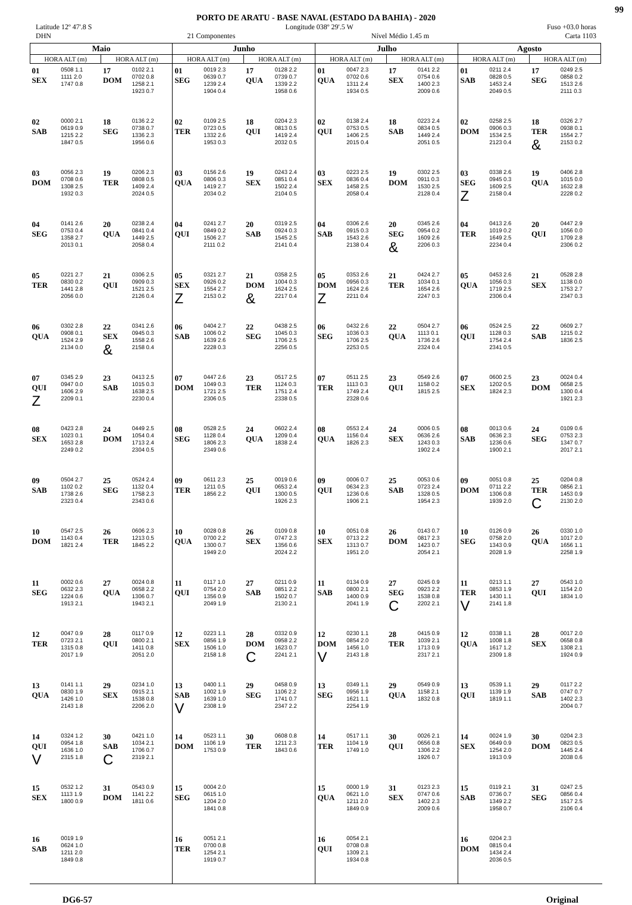99
PORTO DE ARATU - BASE NAVAL (ESTADO DA BAHIA) - 2020
Latitude 12º 47'.8 S Longitude 038º 29'.5 W Fuso +03.0 horas
DHN 21 Componentes Nível Médio 1.45 m Carta 1103
| Maio | | | | Junho | | | | Julho | | | | Agosto | | | |
| --- | --- | --- | --- | --- | --- | --- | --- | --- | --- | --- | --- | --- | --- | --- | --- |
| HORA ALT (m) | | HORA ALT (m) | | HORA ALT (m) | | HORA ALT (m) | | HORA ALT (m) | | HORA ALT (m) | | HORA ALT (m) | | HORA ALT (m) | |
| 01 SEX | 0508 1.1 1111 2.0 1747 0.8 | 17 DOM | 0102 2.1 0702 0.8 1258 2.1 1923 0.7 | 01 SEG | 0019 2.3 0639 0.7 1239 2.4 1904 0.4 | 17 QUA | 0128 2.2 0739 0.7 1339 2.2 1958 0.6 | 01 QUA | 0047 2.3 0702 0.6 1311 2.4 1934 0.5 | 17 SEX | 0141 2.2 0754 0.6 1400 2.3 2009 0.6 | 01 SAB | 0211 2.4 0828 0.5 1453 2.4 2049 0.5 | 17 SEG | 0249 2.5 0858 0.2 1513 2.6 2111 0.3 |
| 02 SAB | 0000 2.1 0619 0.9 1215 2.2 1847 0.5 | 18 SEG | 0136 2.2 0738 0.7 1336 2.3 1956 0.6 | 02 TER | 0109 2.5 0723 0.5 1332 2.6 1953 0.3 | 18 QUI | 0204 2.3 0813 0.5 1419 2.4 2032 0.5 | 02 QUI | 0138 2.4 0753 0.5 1406 2.5 2015 0.4 | 18 SAB | 0223 2.4 0834 0.5 1449 2.4 2051 0.5 | 02 DOM | 0258 2.5 0906 0.3 1534 2.5 2123 0.4 | 18 TER & | 0326 2.7 0938 0.1 1554 2.7 2153 0.2 |
| 03 DOM | 0056 2.3 0708 0.6 1308 2.5 1932 0.3 | 19 TER | 0206 2.3 0808 0.5 1409 2.4 2024 0.5 | 03 QUA | 0156 2.6 0806 0.3 1419 2.7 2034 0.2 | 19 SEX | 0243 2.4 0851 0.4 1502 2.4 2104 0.5 | 03 SEX | 0223 2.5 0836 0.4 1458 2.5 2058 0.4 | 19 DOM | 0302 2.5 0911 0.3 1530 2.5 2128 0.4 | 03 SEG Z | 0338 2.6 0945 0.3 1609 2.5 2158 0.4 | 19 QUA | 0406 2.8 1015 0.0 1632 2.8 2228 0.2 |
| 04 SEG | 0141 2.6 0753 0.4 1358 2.7 2013 0.1 | 20 QUA | 0238 2.4 0841 0.4 1449 2.5 2058 0.4 | 04 QUI | 0241 2.7 0849 0.2 1506 2.7 2111 0.2 | 20 SAB | 0319 2.5 0924 0.3 1545 2.5 2141 0.4 | 04 SAB | 0306 2.6 0915 0.3 1543 2.6 2138 0.4 | 20 SEG & | 0345 2.6 0954 0.2 1609 2.6 2206 0.3 | 04 TER | 0413 2.6 1019 0.2 1649 2.5 2234 0.4 | 20 QUI | 0447 2.9 1056 0.0 1709 2.8 2306 0.2 |
| 05 TER | 0221 2.7 0830 0.2 1441 2.8 2056 0.0 | 21 QUI | 0306 2.5 0909 0.3 1521 2.5 2126 0.4 | 05 SEX Z | 0321 2.7 0926 0.2 1554 2.7 2153 0.2 | 21 DOM & | 0358 2.5 1004 0.3 1624 2.5 2217 0.4 | 05 DOM Z | 0353 2.6 0956 0.3 1624 2.6 2211 0.4 | 21 TER | 0424 2.7 1034 0.1 1654 2.6 2247 0.3 | 05 QUA | 0453 2.6 1056 0.3 1719 2.5 2306 0.4 | 21 SEX | 0528 2.8 1138 0.0 1753 2.7 2347 0.3 |
| 06 QUA | 0302 2.8 0908 0.1 1524 2.9 2134 0.0 | 22 SEX & | 0341 2.6 0945 0.3 1558 2.6 2158 0.4 | 06 SAB | 0404 2.7 1006 0.2 1639 2.6 2228 0.3 | 22 SEG | 0438 2.5 1045 0.3 1706 2.5 2256 0.5 | 06 SEG | 0432 2.6 1036 0.3 1706 2.5 2253 0.5 | 22 QUA | 0504 2.7 1113 0.1 1736 2.6 2324 0.4 | 06 QUI | 0524 2.5 1128 0.3 1754 2.4 2341 0.5 | 22 SAB | 0609 2.7 1215 0.2 1836 2.5 |
| 07 QUI Z | 0345 2.9 0947 0.0 1606 2.9 2209 0.1 | 23 SAB | 0413 2.5 1015 0.3 1638 2.5 2230 0.4 | 07 DOM | 0447 2.6 1049 0.3 1721 2.5 2306 0.5 | 23 TER | 0517 2.5 1124 0.3 1751 2.4 2338 0.5 | 07 TER | 0511 2.5 1113 0.3 1749 2.4 2328 0.6 | 23 QUI | 0549 2.6 1158 0.2 1815 2.5 | 07 SEX | 0600 2.5 1202 0.5 1824 2.3 | 23 DOM | 0024 0.4 0658 2.5 1300 0.4 1921 2.3 |
| 08 SEX | 0423 2.8 1023 0.1 1653 2.8 2249 0.2 | 24 DOM | 0449 2.5 1054 0.4 1713 2.4 2304 0.5 | 08 SEG | 0528 2.5 1128 0.4 1806 2.3 2349 0.6 | 24 QUA | 0602 2.4 1209 0.4 1838 2.4 | 08 QUA | 0553 2.4 1156 0.4 1826 2.3 | 24 SEX | 0006 0.5 0636 2.6 1243 0.3 1902 2.4 | 08 SAB | 0013 0.6 0636 2.3 1236 0.6 1900 2.1 | 24 SEG | 0109 0.6 0753 2.3 1347 0.7 2017 2.1 |
| 09 SAB | 0504 2.7 1102 0.2 1738 2.6 2323 0.4 | 25 SEG | 0524 2.4 1132 0.4 1758 2.3 2343 0.6 | 09 TER | 0611 2.3 1211 0.5 1856 2.2 | 25 QUI | 0019 0.6 0653 2.4 1300 0.5 1926 2.3 | 09 QUI | 0006 0.7 0634 2.3 1236 0.6 1906 2.1 | 25 SAB | 0053 0.6 0723 2.4 1328 0.5 1954 2.3 | 09 DOM | 0051 0.8 0711 2.2 1306 0.8 1939 2.0 | 25 TER C | 0204 0.8 0856 2.1 1453 0.9 2130 2.0 |
| 10 DOM | 0547 2.5 1143 0.4 1821 2.4 | 26 TER | 0606 2.3 1213 0.5 1845 2.2 | 10 QUA | 0028 0.8 0700 2.2 1300 0.7 1949 2.0 | 26 SEX | 0109 0.8 0747 2.3 1356 0.6 2024 2.2 | 10 SEX | 0051 0.8 0713 2.2 1313 0.7 1951 2.0 | 26 DOM | 0143 0.7 0817 2.3 1423 0.7 2054 2.1 | 10 SEG | 0126 0.9 0758 2.0 1343 0.9 2028 1.9 | 26 QUA | 0330 1.0 1017 2.0 1656 1.1 2258 1.9 |
| 11 SEG | 0002 0.6 0632 2.3 1224 0.6 1913 2.1 | 27 QUA | 0024 0.8 0658 2.2 1306 0.7 1943 2.1 | 11 QUI | 0117 1.0 0754 2.0 1356 0.9 2049 1.9 | 27 SAB | 0211 0.9 0851 2.2 1502 0.7 2130 2.1 | 11 SAB | 0134 0.9 0800 2.1 1400 0.9 2041 1.9 | 27 SEG C | 0245 0.9 0923 2.2 1538 0.8 2202 2.1 | 11 TER V | 0213 1.1 0853 1.9 1430 1.1 2141 1.8 | 27 QUI | 0543 1.0 1154 2.0 1834 1.0 |
| 12 TER | 0047 0.9 0723 2.1 1315 0.8 2017 1.9 | 28 QUI | 0117 0.9 0800 2.1 1411 0.8 2051 2.0 | 12 SEX | 0223 1.1 0856 1.9 1506 1.0 2158 1.8 | 28 DOM C | 0332 0.9 0958 2.2 1623 0.7 2241 2.1 | 12 DOM V | 0230 1.1 0854 2.0 1456 1.0 2143 1.8 | 28 TER | 0415 0.9 1039 2.1 1713 0.9 2317 2.1 | 12 QUA | 0338 1.1 1008 1.8 1617 1.2 2309 1.8 | 28 SEX | 0017 2.0 0658 0.8 1308 2.1 1924 0.9 |
| 13 QUA | 0141 1.1 0830 1.9 1426 1.0 2143 1.8 | 29 SEX | 0234 1.0 0915 2.1 1538 0.8 2206 2.0 | 13 SAB V | 0400 1.1 1002 1.9 1639 1.0 2308 1.9 | 29 SEG | 0458 0.9 1106 2.2 1741 0.7 2347 2.2 | 13 SEG | 0349 1.1 0956 1.9 1621 1.1 2254 1.9 | 29 QUA | 0549 0.9 1158 2.1 1832 0.8 | 13 QUI | 0539 1.1 1139 1.9 1819 1.1 | 29 SAB | 0117 2.2 0747 0.7 1402 2.3 2004 0.7 |
| 14 QUI V | 0324 1.2 0954 1.8 1636 1.0 2315 1.8 | 30 SAB C | 0421 1.0 1034 2.1 1706 0.7 2319 2.1 | 14 DOM | 0523 1.1 1106 1.9 1753 0.9 | 30 TER | 0608 0.8 1211 2.3 1843 0.6 | 14 TER | 0517 1.1 1104 1.9 1749 1.0 | 30 QUI | 0026 2.1 0656 0.8 1306 2.2 1926 0.7 | 14 SEX | 0024 1.9 0649 0.9 1254 2.0 1913 0.9 | 30 DOM | 0204 2.3 0823 0.5 1445 2.4 2038 0.6 |
| 15 SEX | 0532 1.2 1113 1.9 1800 0.9 | 31 DOM | 0543 0.9 1141 2.2 1811 0.6 | 15 SEG | 0004 2.0 0615 1.0 1204 2.0 1841 0.8 | | | 15 QUA | 0000 1.9 0621 1.0 1211 2.0 1849 0.9 | 31 SEX | 0123 2.3 0747 0.6 1402 2.3 2009 0.6 | 15 SAB | 0119 2.1 0736 0.7 1349 2.2 1958 0.7 | 31 SEG | 0247 2.5 0856 0.4 1517 2.5 2106 0.4 |
| 16 SAB | 0019 1.9 0624 1.0 1211 2.0 1849 0.8 | | | 16 TER | 0051 2.1 0700 0.8 1254 2.1 1919 0.7 | | | 16 QUI | 0054 2.1 0708 0.8 1309 2.1 1934 0.8 | | | 16 DOM | 0204 2.3 0815 0.4 1434 2.4 2036 0.5 | | |
DG6-57 Original